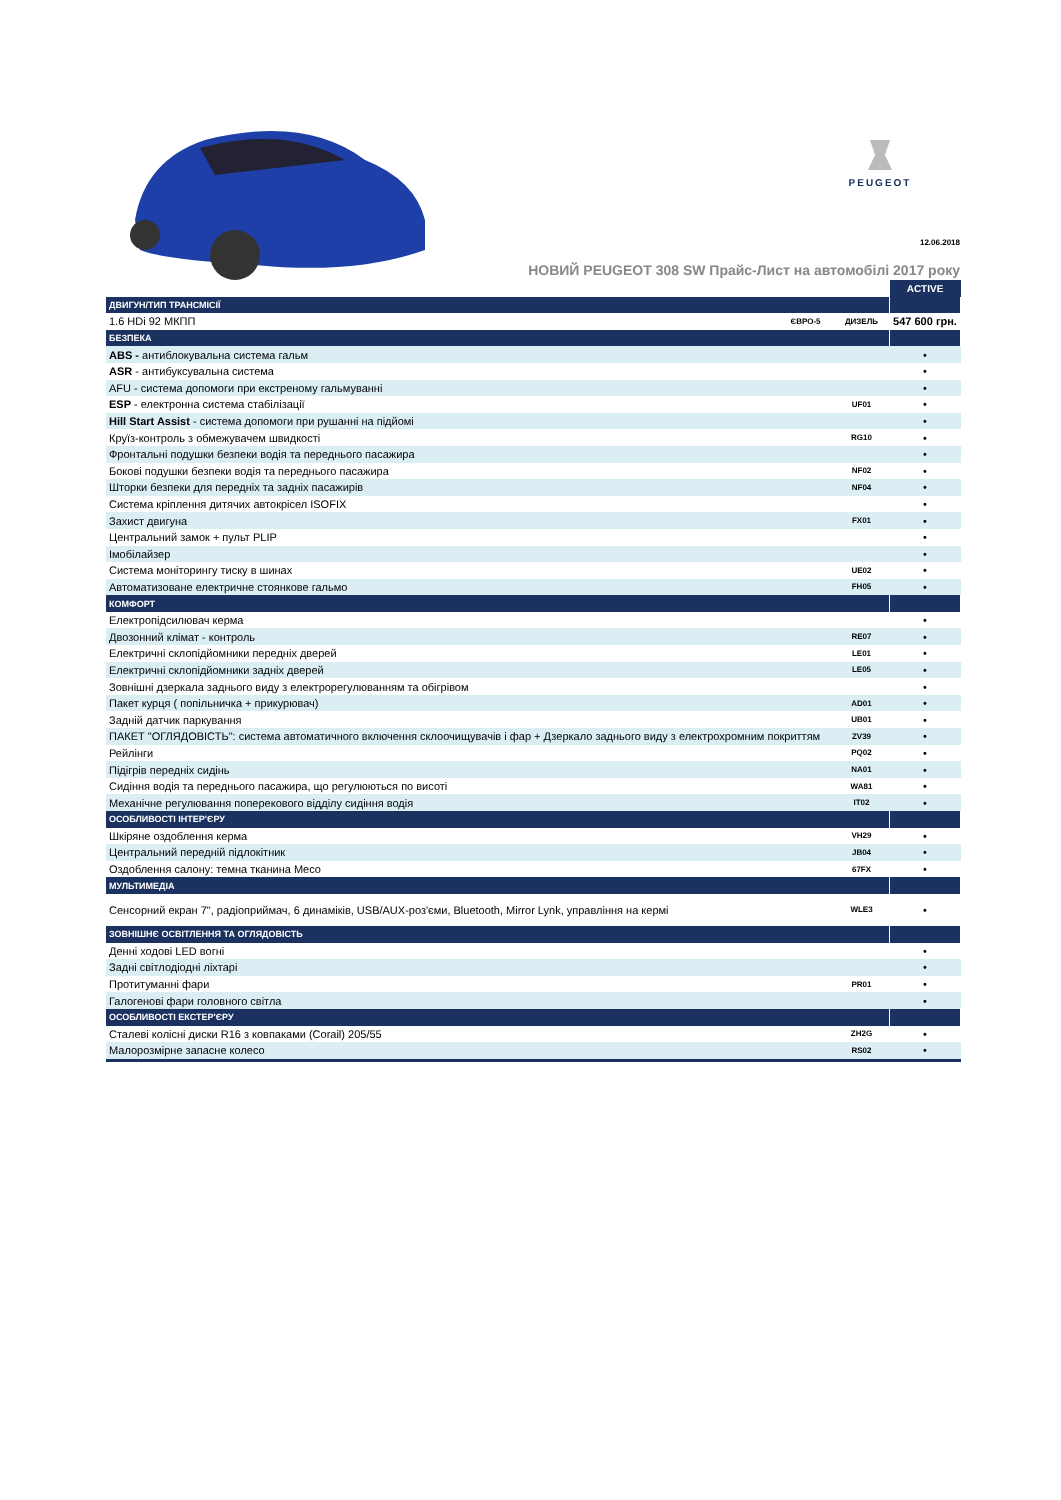PEUGEOT
12.06.2018
НОВИЙ PEUGEOT 308 SW Прайс-Лист на автомобілі 2017 року
| | | | ACTIVE |
| ДВИГУН/ТИП ТРАНСМІСІЇ | | | |
| 1.6 HDi 92 МКПП | ЄВРО-5 | ДИЗЕЛЬ | 547 600 грн. |
| БЕЗПЕКА | | | |
| ABS - антиблокувальна система гальм | | | • |
| ASR - антибуксувальна система | | | • |
| AFU - система допомоги при екстреному гальмуванні | | | • |
| ESP - електронна система стабілізації | | UF01 | • |
| Hill Start Assist - система допомоги при рушанні на підйомі | | | • |
| Круїз-контроль з обмежувачем швидкості | | RG10 | • |
| Фронтальні подушки безпеки водія та переднього пасажира | | | • |
| Бокові подушки безпеки водія та переднього пасажира | | NF02 | • |
| Шторки безпеки для передніх та задніх пасажирів | | NF04 | • |
| Система кріплення дитячих автокрісел ISOFIX | | | • |
| Захист двигуна | | FX01 | • |
| Центральний замок + пульт PLIP | | | • |
| Імобілайзер | | | • |
| Система моніторингу тиску в шинах | | UE02 | • |
| Автоматизоване електричне стоянкове гальмо | | FH05 | • |
| КОМФОРТ | | | |
| Електропідсилювач керма | | | • |
| Двозонний клімат - контроль | | RE07 | • |
| Електричні склопідйомники передніх дверей | | LE01 | • |
| Електричні склопідйомники задніх дверей | | LE05 | • |
| Зовнішні дзеркала заднього виду з електрорегулюванням та обігрівом | | | • |
| Пакет курця ( попільничка + прикурювач) | | AD01 | • |
| Задній датчик паркування | | UB01 | • |
| ПАКЕТ "ОГЛЯДОВІСТЬ": система автоматичного включення склоочищувачів і фар + Дзеркало заднього виду з електрохромним покриттям | | ZV39 | • |
| Рейлінги | | PQ02 | • |
| Підігрів передніх сидінь | | NA01 | • |
| Сидіння водія та переднього пасажира, що регулюються по висоті | | WA81 | • |
| Механічне регулювання поперекового відділу сидіння водія | | IT02 | • |
| ОСОБЛИВОСТІ ІНТЕР'ЄРУ | | | |
| Шкіряне оздоблення керма | | VH29 | • |
| Центральний передній підлокітник | | JB04 | • |
| Оздоблення салону: темна тканина Meco | | 67FX | • |
| МУЛЬТИМЕДІА | | | |
| Сенсорний екран 7", радіоприймач, 6 динаміків, USB/AUX-роз'єми, Bluetooth, Mirror Lynk, управління на кермі | | WLE3 | • |
| ЗОВНІШНЄ ОСВІТЛЕННЯ ТА ОГЛЯДОВІСТЬ | | | |
| Денні ходові LED вогні | | | • |
| Задні світлодіодні ліхтарі | | | • |
| Протитуманні фари | | PR01 | • |
| Галогенові фари головного світла | | | • |
| ОСОБЛИВОСТІ ЕКСТЕР'ЄРУ | | | |
| Сталеві колісні диски R16 з ковпаками (Corail) 205/55 | | ZH2G | • |
| Малорозмірне запасне колесо | | RS02 | • |